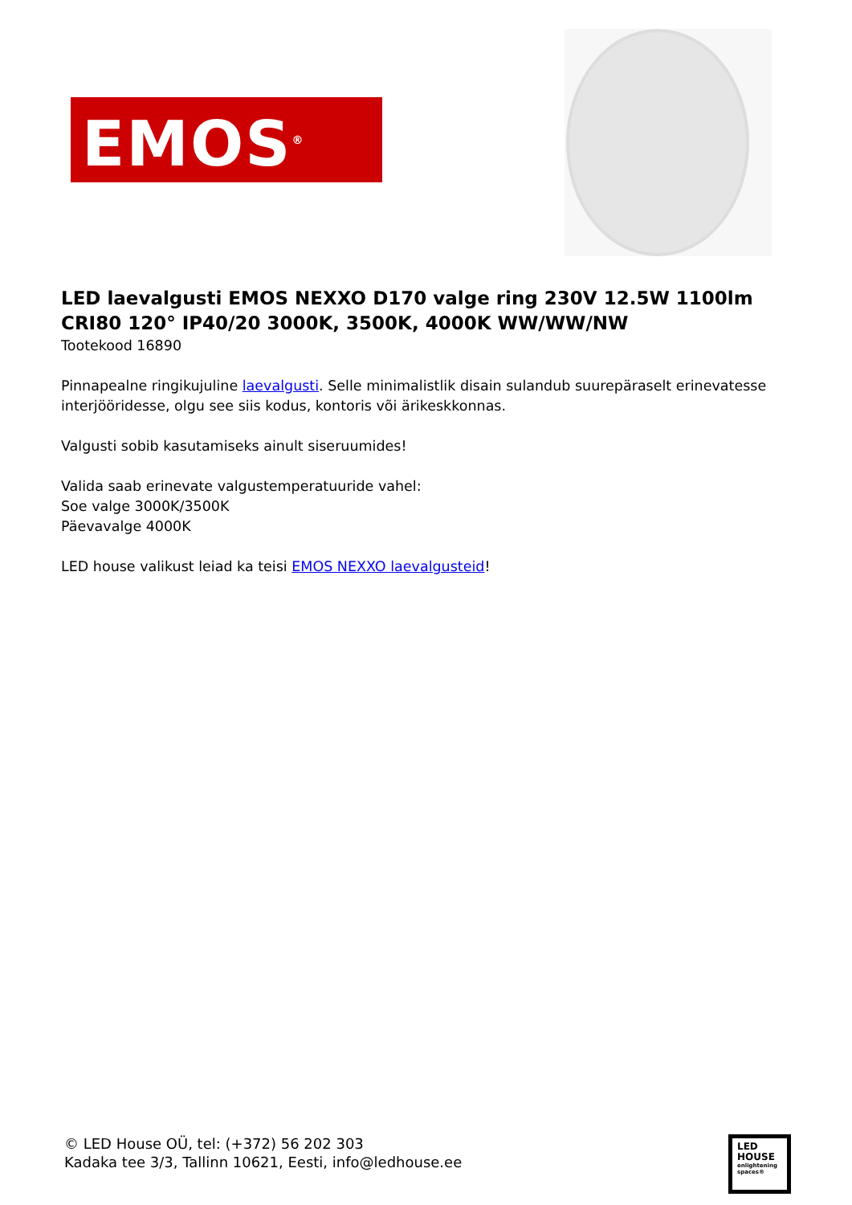EMOS<sup>®</sup>
LED laevalgusti EMOS NEXXO D170 valge ring 230V 12.5W 1100lm CRI80 120° IP40/20 3000K, 3500K, 4000K WW/WW/NW
Tootekood 16890
Pinnapealne ringikujuline laevalgusti. Selle minimalistlik disain sulandub suurepäraselt erinevatesse interjööridesse, olgu see siis kodus, kontoris või ärikeskkonnas.
Valgusti sobib kasutamiseks ainult siseruumides!
Valida saab erinevate valgustemperatuuride vahel:
Soe valge 3000K/3500K
Päevavalge 4000K
LED house valikust leiad ka teisi EMOS NEXXO laevalgusteid!
© LED House OÜ, tel: (+372) 56 202 303
Kadaka tee 3/3, Tallinn 10621, Eesti, info@ledhouse.ee
LED
HOUSE
enlightening spaces®